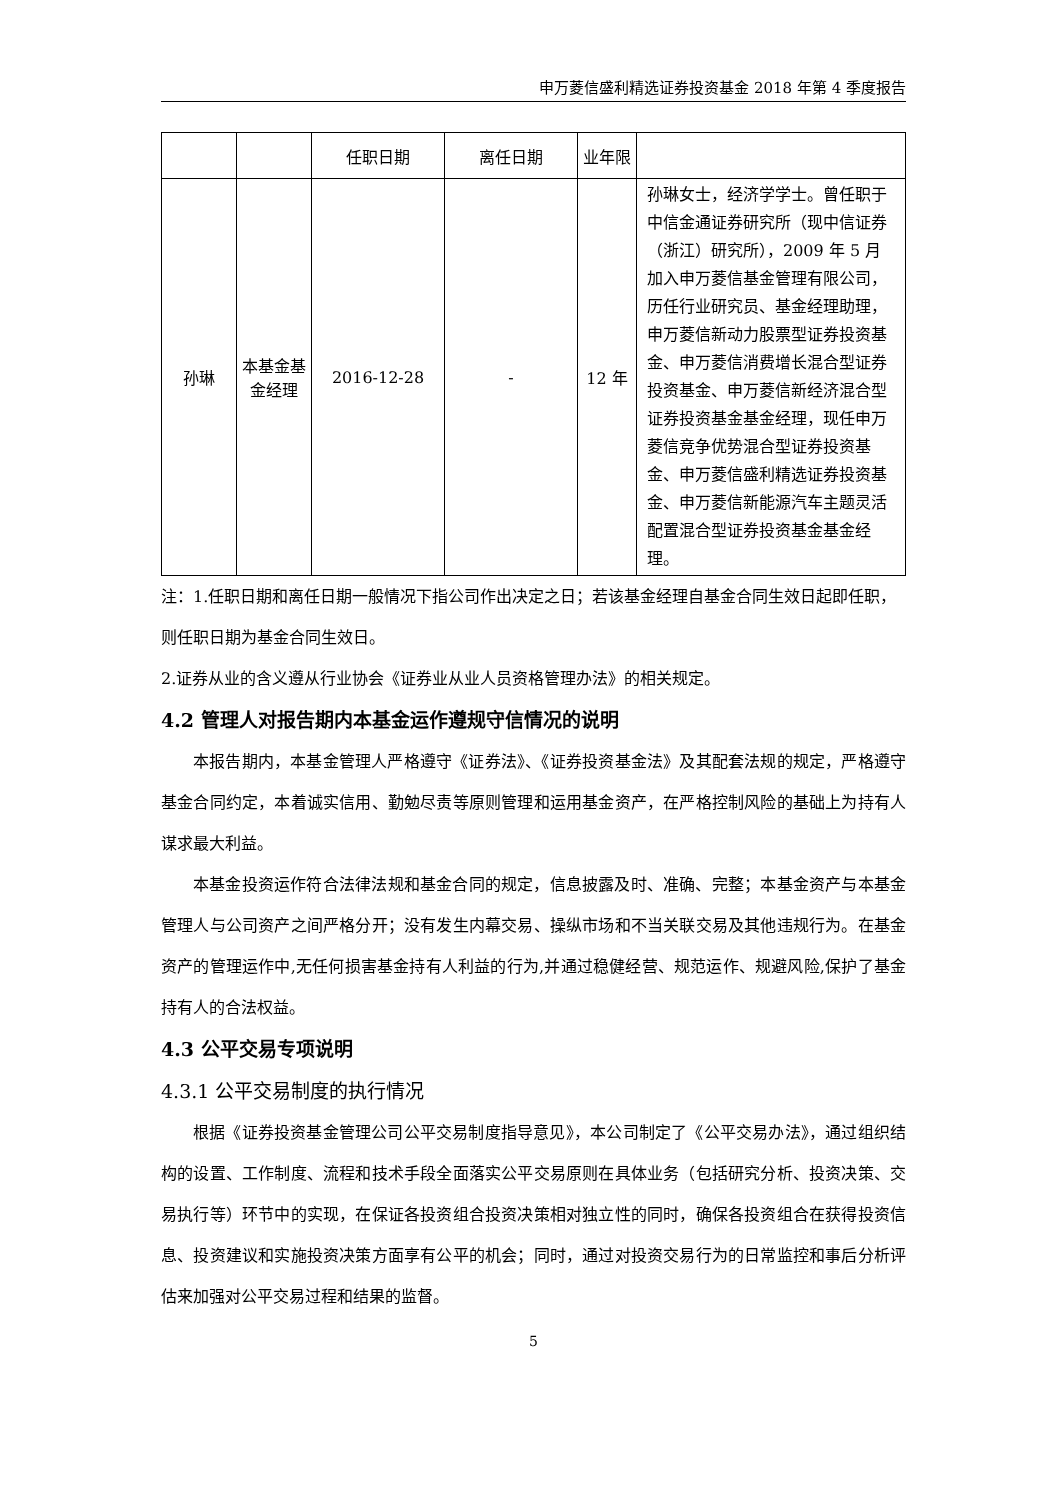申万菱信盛利精选证券投资基金 2018 年第 4 季度报告
| | | 任职日期 | 离任日期 | 业年限 | |
| 孙琳 | 本基金基金经理 | 2016-12-28 | - | 12 年 | 孙琳女士，经济学学士。曾任职于中信金通证券研究所（现中信证券（浙江）研究所），2009 年 5 月加入申万菱信基金管理有限公司，历任行业研究员、基金经理助理，申万菱信新动力股票型证券投资基金、申万菱信消费增长混合型证券投资基金、申万菱信新经济混合型证券投资基金基金经理，现任申万菱信竞争优势混合型证券投资基金、申万菱信盛利精选证券投资基金、申万菱信新能源汽车主题灵活配置混合型证券投资基金基金经理。 |
注：1.任职日期和离任日期一般情况下指公司作出决定之日；若该基金经理自基金合同生效日起即任职，则任职日期为基金合同生效日。
2.证券从业的含义遵从行业协会《证券业从业人员资格管理办法》的相关规定。
4.2 管理人对报告期内本基金运作遵规守信情况的说明
本报告期内，本基金管理人严格遵守《证券法》、《证券投资基金法》及其配套法规的规定，严格遵守基金合同约定，本着诚实信用、勤勉尽责等原则管理和运用基金资产，在严格控制风险的基础上为持有人谋求最大利益。
本基金投资运作符合法律法规和基金合同的规定，信息披露及时、准确、完整；本基金资产与本基金管理人与公司资产之间严格分开；没有发生内幕交易、操纵市场和不当关联交易及其他违规行为。在基金资产的管理运作中,无任何损害基金持有人利益的行为,并通过稳健经营、规范运作、规避风险,保护了基金持有人的合法权益。
4.3 公平交易专项说明
4.3.1 公平交易制度的执行情况
根据《证券投资基金管理公司公平交易制度指导意见》，本公司制定了《公平交易办法》，通过组织结构的设置、工作制度、流程和技术手段全面落实公平交易原则在具体业务（包括研究分析、投资决策、交易执行等）环节中的实现，在保证各投资组合投资决策相对独立性的同时，确保各投资组合在获得投资信息、投资建议和实施投资决策方面享有公平的机会；同时，通过对投资交易行为的日常监控和事后分析评估来加强对公平交易过程和结果的监督。
5